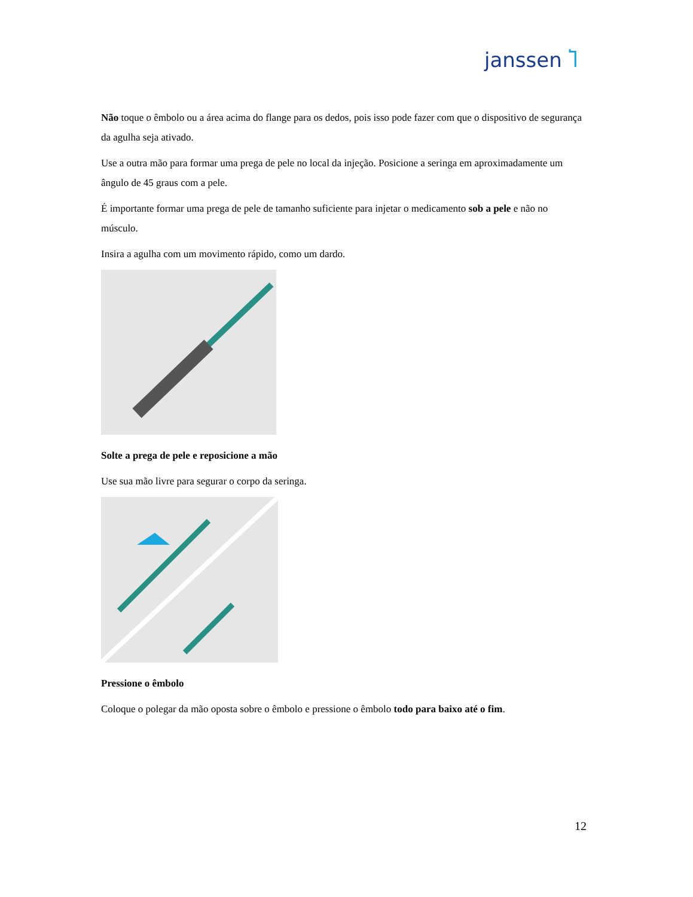janssen Ⴈ
Não toque o êmbolo ou a área acima do flange para os dedos, pois isso pode fazer com que o dispositivo de segurança da agulha seja ativado.
Use a outra mão para formar uma prega de pele no local da injeção. Posicione a seringa em aproximadamente um ângulo de 45 graus com a pele.
É importante formar uma prega de pele de tamanho suficiente para injetar o medicamento sob a pele e não no músculo.
Insira a agulha com um movimento rápido, como um dardo.
Solte a prega de pele e reposicione a mão
Use sua mão livre para segurar o corpo da seringa.
Pressione o êmbolo
Coloque o polegar da mão oposta sobre o êmbolo e pressione o êmbolo todo para baixo até o fim.
12